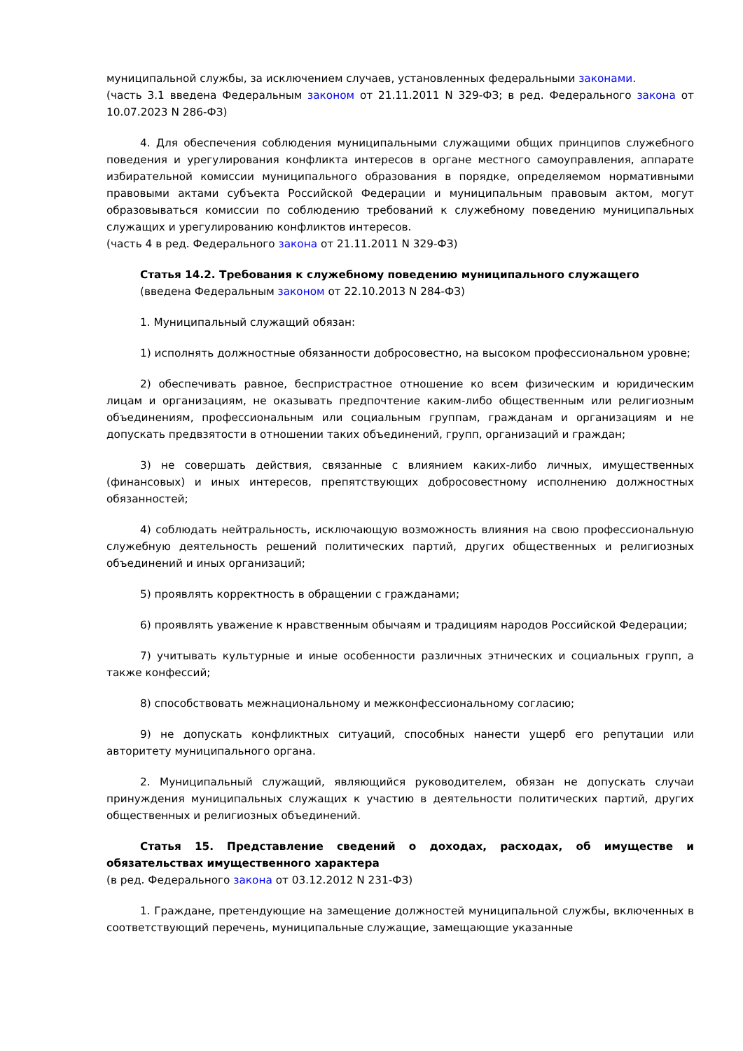муниципальной службы, за исключением случаев, установленных федеральными законами.
(часть 3.1 введена Федеральным законом от 21.11.2011 N 329-ФЗ; в ред. Федерального закона от 10.07.2023 N 286-ФЗ)
4. Для обеспечения соблюдения муниципальными служащими общих принципов служебного поведения и урегулирования конфликта интересов в органе местного самоуправления, аппарате избирательной комиссии муниципального образования в порядке, определяемом нормативными правовыми актами субъекта Российской Федерации и муниципальным правовым актом, могут образовываться комиссии по соблюдению требований к служебному поведению муниципальных служащих и урегулированию конфликтов интересов.
(часть 4 в ред. Федерального закона от 21.11.2011 N 329-ФЗ)
Статья 14.2. Требования к служебному поведению муниципального служащего
(введена Федеральным законом от 22.10.2013 N 284-ФЗ)
1. Муниципальный служащий обязан:
1) исполнять должностные обязанности добросовестно, на высоком профессиональном уровне;
2) обеспечивать равное, беспристрастное отношение ко всем физическим и юридическим лицам и организациям, не оказывать предпочтение каким-либо общественным или религиозным объединениям, профессиональным или социальным группам, гражданам и организациям и не допускать предвзятости в отношении таких объединений, групп, организаций и граждан;
3) не совершать действия, связанные с влиянием каких-либо личных, имущественных (финансовых) и иных интересов, препятствующих добросовестному исполнению должностных обязанностей;
4) соблюдать нейтральность, исключающую возможность влияния на свою профессиональную служебную деятельность решений политических партий, других общественных и религиозных объединений и иных организаций;
5) проявлять корректность в обращении с гражданами;
6) проявлять уважение к нравственным обычаям и традициям народов Российской Федерации;
7) учитывать культурные и иные особенности различных этнических и социальных групп, а также конфессий;
8) способствовать межнациональному и межконфессиональному согласию;
9) не допускать конфликтных ситуаций, способных нанести ущерб его репутации или авторитету муниципального органа.
2. Муниципальный служащий, являющийся руководителем, обязан не допускать случаи принуждения муниципальных служащих к участию в деятельности политических партий, других общественных и религиозных объединений.
Статья 15. Представление сведений о доходах, расходах, об имуществе и обязательствах имущественного характера
(в ред. Федерального закона от 03.12.2012 N 231-ФЗ)
1. Граждане, претендующие на замещение должностей муниципальной службы, включенных в соответствующий перечень, муниципальные служащие, замещающие указанные